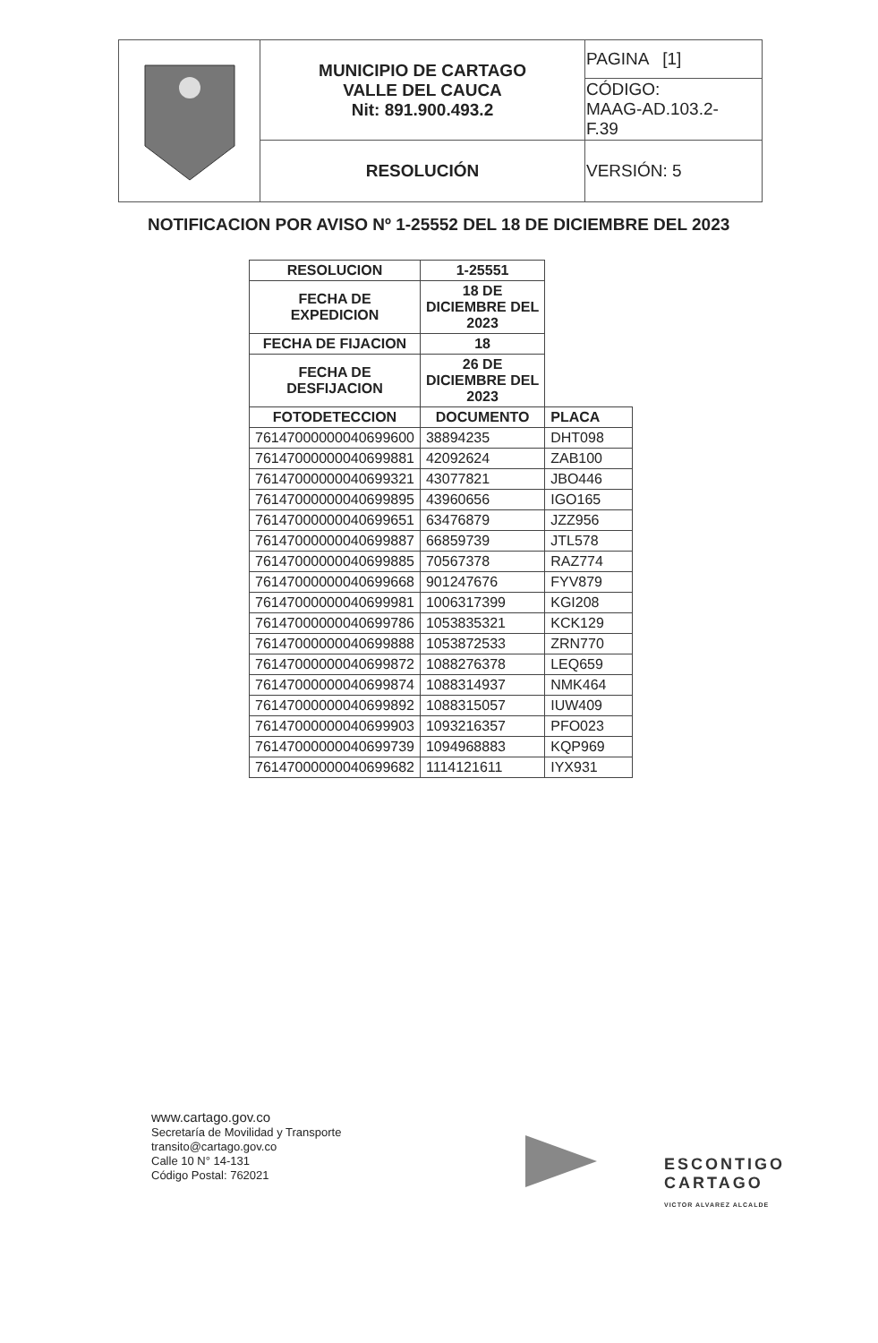| | MUNICIPIO DE CARTAGO VALLE DEL CAUCA Nit: 891.900.493.2 | PAGINA [1] |
| | | CÓDIGO: MAAG-AD.103.2- F.39 |
| | RESOLUCIÓN | VERSIÓN: 5 |
NOTIFICACION POR AVISO Nº 1-25552 DEL 18 DE DICIEMBRE DEL 2023
| RESOLUCION | 1-25551 | |
| --- | --- | --- |
| FECHA DE EXPEDICION | 18 DE DICIEMBRE DEL 2023 | |
| FECHA DE FIJACION | 18 | |
| FECHA DE DESFIJACION | 26 DE DICIEMBRE DEL 2023 | |
| FOTODETECCION | DOCUMENTO | PLACA |
| 76147000000040699600 | 38894235 | DHT098 |
| 76147000000040699881 | 42092624 | ZAB100 |
| 76147000000040699321 | 43077821 | JBO446 |
| 76147000000040699895 | 43960656 | IGO165 |
| 76147000000040699651 | 63476879 | JZZ956 |
| 76147000000040699887 | 66859739 | JTL578 |
| 76147000000040699885 | 70567378 | RAZ774 |
| 76147000000040699668 | 901247676 | FYV879 |
| 76147000000040699981 | 1006317399 | KGI208 |
| 76147000000040699786 | 1053835321 | KCK129 |
| 76147000000040699888 | 1053872533 | ZRN770 |
| 76147000000040699872 | 1088276378 | LEQ659 |
| 76147000000040699874 | 1088314937 | NMK464 |
| 76147000000040699892 | 1088315057 | IUW409 |
| 76147000000040699903 | 1093216357 | PFO023 |
| 76147000000040699739 | 1094968883 | KQP969 |
| 76147000000040699682 | 1114121611 | IYX931 |
www.cartago.gov.co
Secretaría de Movilidad y Transporte
transito@cartago.gov.co
Calle 10 N° 14-131
Código Postal: 762021
ESCONTIGO
CARTAGO
VICTOR ALVAREZ ALCALDE